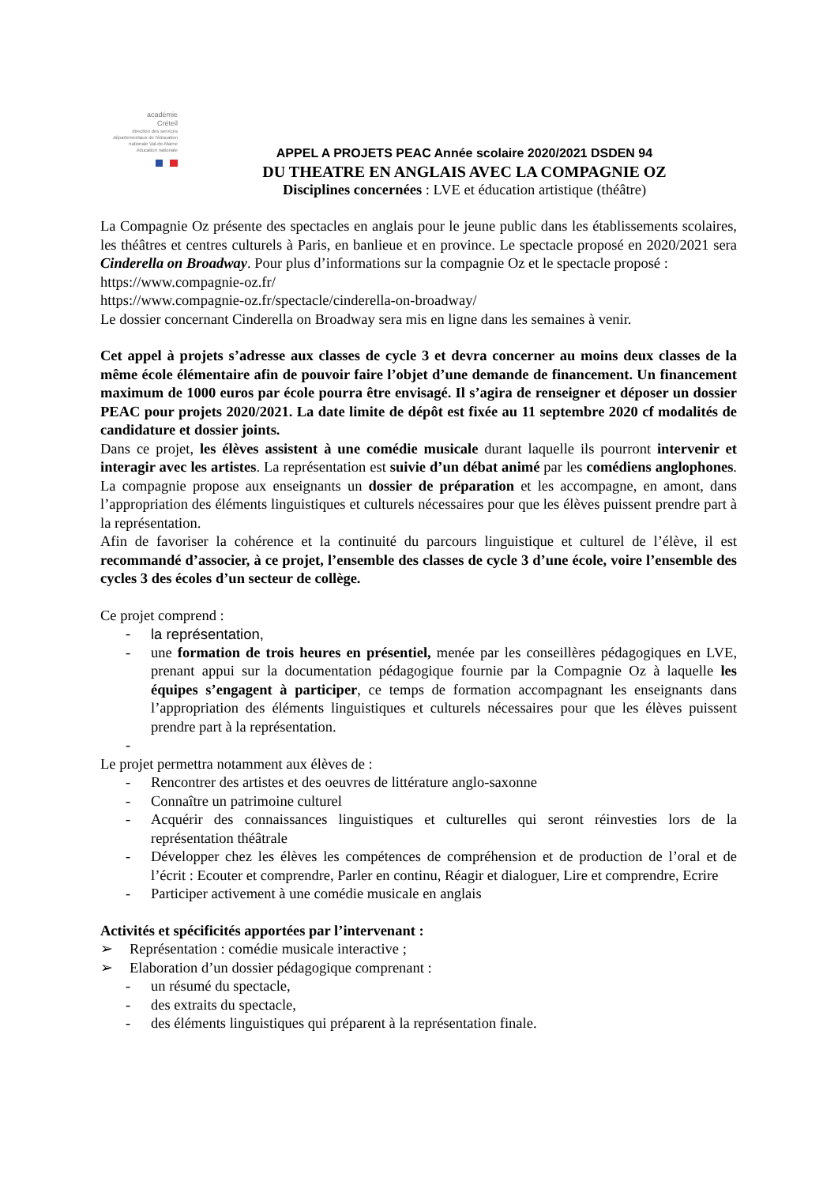académie
Créteil
direction des services départementaux de l'éducation nationale Val-de-Marne
éducation nationale
APPEL A PROJETS PEAC Année scolaire 2020/2021 DSDEN 94
DU THEATRE EN ANGLAIS AVEC LA COMPAGNIE OZ
Disciplines concernées : LVE et éducation artistique (théâtre)
La Compagnie Oz présente des spectacles en anglais pour le jeune public dans les établissements scolaires, les théâtres et centres culturels à Paris, en banlieue et en province. Le spectacle proposé en 2020/2021 sera Cinderella on Broadway. Pour plus d’informations sur la compagnie Oz et le spectacle proposé :
https://www.compagnie-oz.fr/
https://www.compagnie-oz.fr/spectacle/cinderella-on-broadway/
Le dossier concernant Cinderella on Broadway sera mis en ligne dans les semaines à venir.
Cet appel à projets s’adresse aux classes de cycle 3 et devra concerner au moins deux classes de la même école élémentaire afin de pouvoir faire l’objet d’une demande de financement. Un financement maximum de 1000 euros par école pourra être envisagé. Il s’agira de renseigner et déposer un dossier PEAC pour projets 2020/2021. La date limite de dépôt est fixée au 11 septembre 2020 cf modalités de candidature et dossier joints.
Dans ce projet, les élèves assistent à une comédie musicale durant laquelle ils pourront intervenir et interagir avec les artistes. La représentation est suivie d’un débat animé par les comédiens anglophones. La compagnie propose aux enseignants un dossier de préparation et les accompagne, en amont, dans l’appropriation des éléments linguistiques et culturels nécessaires pour que les élèves puissent prendre part à la représentation.
Afin de favoriser la cohérence et la continuité du parcours linguistique et culturel de l’élève, il est recommandé d’associer, à ce projet, l’ensemble des classes de cycle 3 d’une école, voire l’ensemble des cycles 3 des écoles d’un secteur de collège.
Ce projet comprend :
- la représentation,
- une formation de trois heures en présentiel, menée par les conseillères pédagogiques en LVE, prenant appui sur la documentation pédagogique fournie par la Compagnie Oz à laquelle les équipes s’engagent à participer, ce temps de formation accompagnant les enseignants dans l’appropriation des éléments linguistiques et culturels nécessaires pour que les élèves puissent prendre part à la représentation.
-
Le projet permettra notamment aux élèves de :
- Rencontrer des artistes et des oeuvres de littérature anglo-saxonne
- Connaître un patrimoine culturel
- Acquérir des connaissances linguistiques et culturelles qui seront réinvesties lors de la représentation théâtrale
- Développer chez les élèves les compétences de compréhension et de production de l’oral et de l’écrit : Ecouter et comprendre, Parler en continu, Réagir et dialoguer, Lire et comprendre, Ecrire
- Participer activement à une comédie musicale en anglais
Activités et spécificités apportées par l’intervenant :
➢ Représentation : comédie musicale interactive ;
➢ Elaboration d’un dossier pédagogique comprenant :
- un résumé du spectacle,
- des extraits du spectacle,
- des éléments linguistiques qui préparent à la représentation finale.